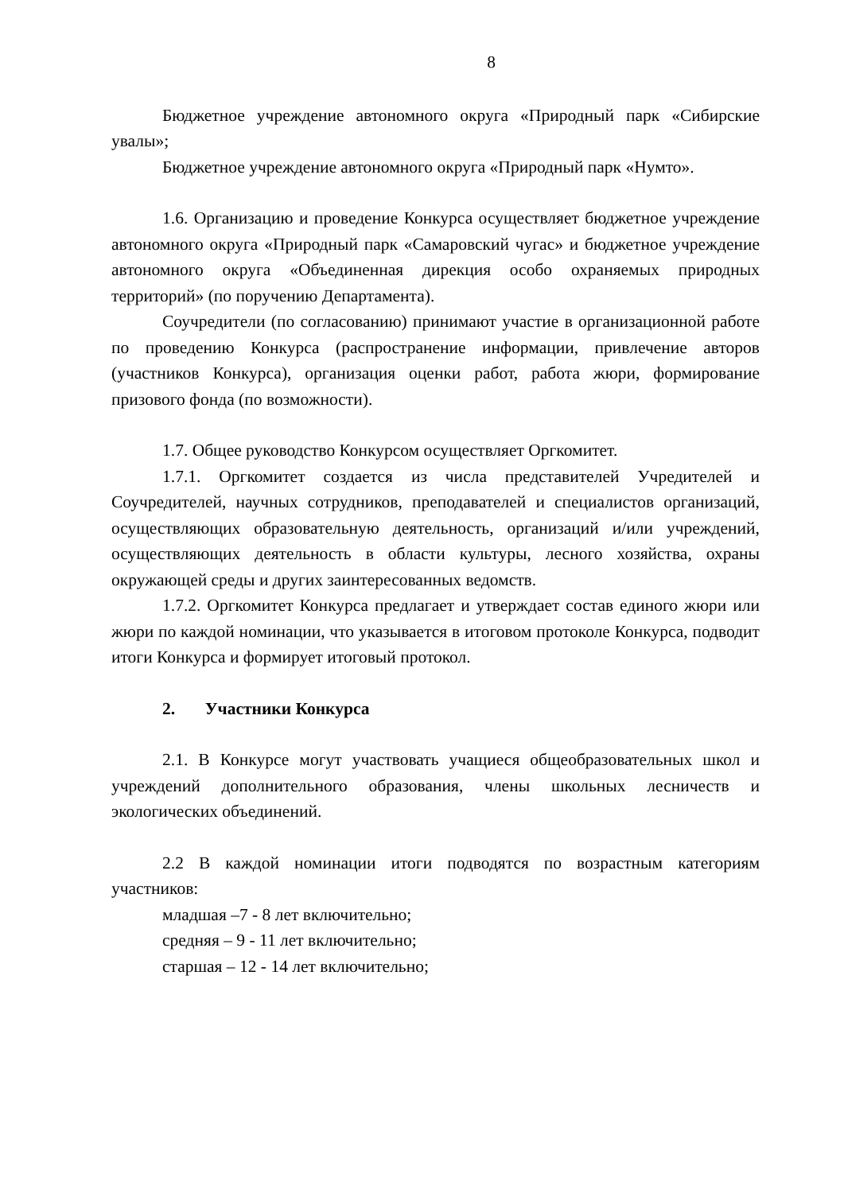8
Бюджетное учреждение автономного округа «Природный парк «Сибирские увалы»;
Бюджетное учреждение автономного округа «Природный парк «Нумто».
1.6. Организацию и проведение Конкурса осуществляет бюджетное учреждение автономного округа «Природный парк «Самаровский чугас» и бюджетное учреждение автономного округа «Объединенная дирекция особо охраняемых природных территорий» (по поручению Департамента).
Соучредители (по согласованию) принимают участие в организационной работе по проведению Конкурса (распространение информации, привлечение авторов (участников Конкурса), организация оценки работ, работа жюри, формирование призового фонда (по возможности).
1.7. Общее руководство Конкурсом осуществляет Оргкомитет.
1.7.1. Оргкомитет создается из числа представителей Учредителей и Соучредителей, научных сотрудников, преподавателей и специалистов организаций, осуществляющих образовательную деятельность, организаций и/или учреждений, осуществляющих деятельность в области культуры, лесного хозяйства, охраны окружающей среды и других заинтересованных ведомств.
1.7.2. Оргкомитет Конкурса предлагает и утверждает состав единого жюри или жюри по каждой номинации, что указывается в итоговом протоколе Конкурса, подводит итоги Конкурса и формирует итоговый протокол.
2. Участники Конкурса
2.1. В Конкурсе могут участвовать учащиеся общеобразовательных школ и учреждений дополнительного образования, члены школьных лесничеств и экологических объединений.
2.2 В каждой номинации итоги подводятся по возрастным категориям участников:
младшая –7 - 8 лет включительно;
средняя – 9 - 11 лет включительно;
старшая – 12 - 14 лет включительно;